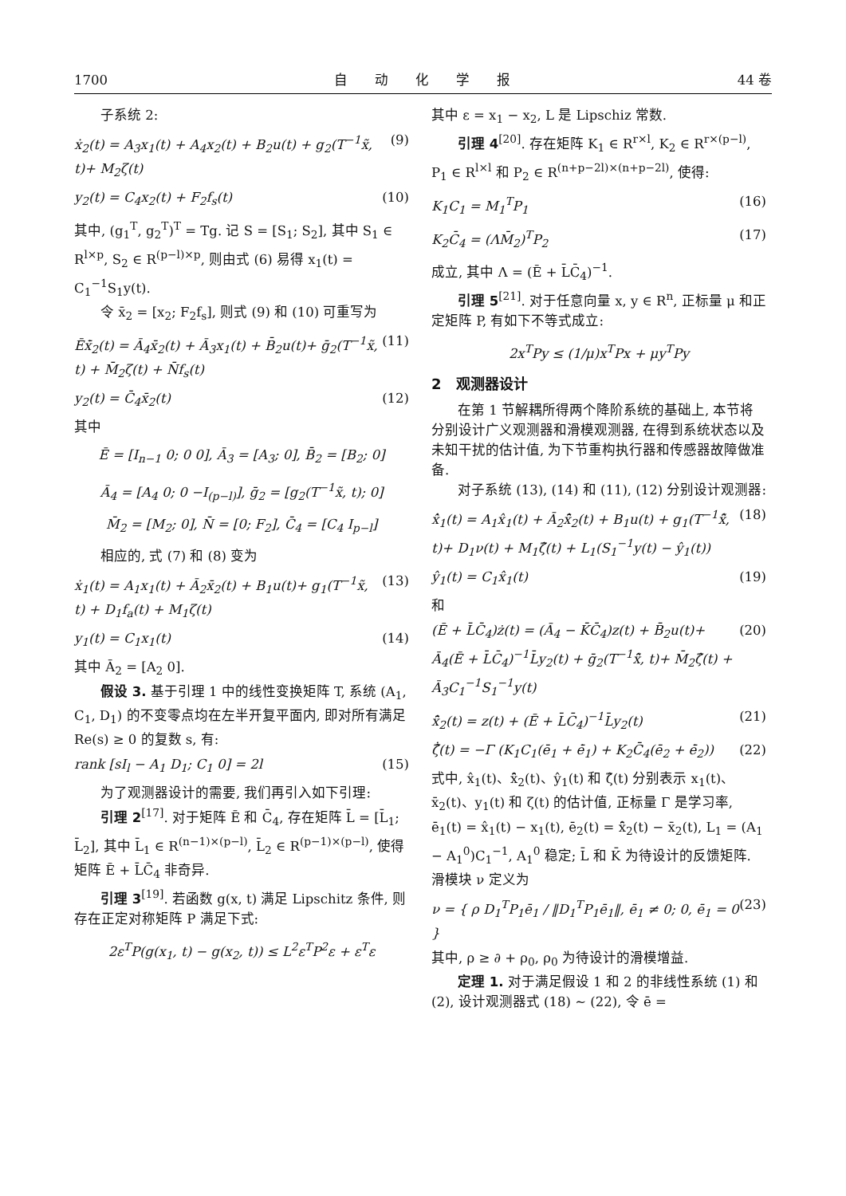1700 自　　动　　化　　学　　报 44 卷
子系统 2:
ẋ<sub>2</sub>(t) = A<sub>3</sub>x<sub>1</sub>(t) + A<sub>4</sub>x<sub>2</sub>(t) + B<sub>2</sub>u(t) + g<sub>2</sub>(T<sup>−1</sup>x̃, t)+ M<sub>2</sub>ζ(t) (9)
y<sub>2</sub>(t) = C<sub>4</sub>x<sub>2</sub>(t) + F<sub>2</sub>f<sub>s</sub>(t) (10)
其中, (g<sub>1</sub><sup>T</sup>, g<sub>2</sub><sup>T</sup>)<sup>T</sup> = Tg. 记 S = [S<sub>1</sub>; S<sub>2</sub>], 其中 S<sub>1</sub> ∈ R<sup>l×p</sup>, S<sub>2</sub> ∈ R<sup>(p−l)×p</sup>, 则由式 (6) 易得 x<sub>1</sub>(t) = C<sub>1</sub><sup>−1</sup>S<sub>1</sub>y(t).
令 x̄<sub>2</sub> = [x<sub>2</sub>; F<sub>2</sub>f<sub>s</sub>], 则式 (9) 和 (10) 可重写为
Ēẋ̄<sub>2</sub>(t) = Ā<sub>4</sub>x̄<sub>2</sub>(t) + Ā<sub>3</sub>x<sub>1</sub>(t) + B̄<sub>2</sub>u(t)+ ḡ<sub>2</sub>(T<sup>−1</sup>x̃, t) + M̄<sub>2</sub>ζ(t) + N̄f<sub>s</sub>(t) (11)
y<sub>2</sub>(t) = C̄<sub>4</sub>x̄<sub>2</sub>(t) (12)
其中
Ē = [I<sub>n−1</sub> 0; 0 0], Ā<sub>3</sub> = [A<sub>3</sub>; 0], B̄<sub>2</sub> = [B<sub>2</sub>; 0]
Ā<sub>4</sub> = [A<sub>4</sub> 0; 0 −I<sub>(p−l)</sub>], ḡ<sub>2</sub> = [g<sub>2</sub>(T<sup>−1</sup>x̃, t); 0]
M̄<sub>2</sub> = [M<sub>2</sub>; 0], N̄ = [0; F<sub>2</sub>], C̄<sub>4</sub> = [C<sub>4</sub> I<sub>p−l</sub>]
相应的, 式 (7) 和 (8) 变为
ẋ<sub>1</sub>(t) = A<sub>1</sub>x<sub>1</sub>(t) + Ā<sub>2</sub>x̄<sub>2</sub>(t) + B<sub>1</sub>u(t)+ g<sub>1</sub>(T<sup>−1</sup>x̃, t) + D<sub>1</sub>f<sub>a</sub>(t) + M<sub>1</sub>ζ(t) (13)
y<sub>1</sub>(t) = C<sub>1</sub>x<sub>1</sub>(t) (14)
其中 Ā<sub>2</sub> = [A<sub>2</sub> 0].
假设 3. 基于引理 1 中的线性变换矩阵 T, 系统 (A<sub>1</sub>, C<sub>1</sub>, D<sub>1</sub>) 的不变零点均在左半开复平面内, 即对所有满足 Re(s) ≥ 0 的复数 s, 有:
rank [sI<sub>l</sub> − A<sub>1</sub> D<sub>1</sub>; C<sub>1</sub> 0] = 2l (15)
为了观测器设计的需要, 我们再引入如下引理:
引理 2<sup>[17]</sup>. 对于矩阵 Ē 和 C̄<sub>4</sub>, 存在矩阵 L̄ = [L̄<sub>1</sub>; L̄<sub>2</sub>], 其中 L̄<sub>1</sub> ∈ R<sup>(n−1)×(p−l)</sup>, L̄<sub>2</sub> ∈ R<sup>(p−1)×(p−l)</sup>, 使得矩阵 Ē + L̄C̄<sub>4</sub> 非奇异.
引理 3<sup>[19]</sup>. 若函数 g(x, t) 满足 Lipschitz 条件, 则存在正定对称矩阵 P 满足下式:
2ε<sup>T</sup>P(g(x<sub>1</sub>, t) − g(x<sub>2</sub>, t)) ≤ L<sup>2</sup>ε<sup>T</sup>P<sup>2</sup>ε + ε<sup>T</sup>ε
其中 ε = x<sub>1</sub> − x<sub>2</sub>, L 是 Lipschiz 常数.
引理 4<sup>[20]</sup>. 存在矩阵 K<sub>1</sub> ∈ R<sup>r×l</sup>, K<sub>2</sub> ∈ R<sup>r×(p−l)</sup>, P<sub>1</sub> ∈ R<sup>l×l</sup> 和 P<sub>2</sub> ∈ R<sup>(n+p−2l)×(n+p−2l)</sup>, 使得:
K<sub>1</sub>C<sub>1</sub> = M<sub>1</sub><sup>T</sup>P<sub>1</sub> (16)
K<sub>2</sub>C̄<sub>4</sub> = (ΛM̄<sub>2</sub>)<sup>T</sup>P<sub>2</sub> (17)
成立, 其中 Λ = (Ē + L̄C̄<sub>4</sub>)<sup>−1</sup>.
引理 5<sup>[21]</sup>. 对于任意向量 x, y ∈ R<sup>n</sup>, 正标量 μ 和正定矩阵 P, 有如下不等式成立:
2x<sup>T</sup>Py ≤ (1/μ)x<sup>T</sup>Px + μy<sup>T</sup>Py
2　观测器设计
在第 1 节解耦所得两个降阶系统的基础上, 本节将分别设计广义观测器和滑模观测器, 在得到系统状态以及未知干扰的估计值, 为下节重构执行器和传感器故障做准备.
对子系统 (13), (14) 和 (11), (12) 分别设计观测器:
x̂̇<sub>1</sub>(t) = A<sub>1</sub>x̂<sub>1</sub>(t) + Ā<sub>2</sub>x̄̂<sub>2</sub>(t) + B<sub>1</sub>u(t) + g<sub>1</sub>(T<sup>−1</sup>x̃̂, t)+ D<sub>1</sub>ν(t) + M<sub>1</sub>ζ̂(t) + L<sub>1</sub>(S<sub>1</sub><sup>−1</sup>y(t) − ŷ<sub>1</sub>(t)) (18)
ŷ<sub>1</sub>(t) = C<sub>1</sub>x̂<sub>1</sub>(t) (19)
和
(Ē + L̄C̄<sub>4</sub>)ż(t) = (Ā<sub>4</sub> − K̄C̄<sub>4</sub>)z(t) + B̄<sub>2</sub>u(t)+ Ā<sub>4</sub>(Ē + L̄C̄<sub>4</sub>)<sup>−1</sup>L̄y<sub>2</sub>(t) + ḡ<sub>2</sub>(T<sup>−1</sup>x̃̂, t)+ M̄<sub>2</sub>ζ̂(t) + Ā<sub>3</sub>C<sub>1</sub><sup>−1</sup>S<sub>1</sub><sup>−1</sup>y(t) (20)
x̄̂<sub>2</sub>(t) = z(t) + (Ē + L̄C̄<sub>4</sub>)<sup>−1</sup>L̄y<sub>2</sub>(t) (21)
ζ̂̇(t) = −Γ (K<sub>1</sub>C<sub>1</sub>(ē<sub>1</sub> + ė̄<sub>1</sub>) + K<sub>2</sub>C̄<sub>4</sub>(ē<sub>2</sub> + ė̄<sub>2</sub>)) (22)
式中, x̂<sub>1</sub>(t)、x̄̂<sub>2</sub>(t)、ŷ<sub>1</sub>(t) 和 ζ̂(t) 分别表示 x<sub>1</sub>(t)、x̄<sub>2</sub>(t)、y<sub>1</sub>(t) 和 ζ(t) 的估计值, 正标量 Γ 是学习率, ē<sub>1</sub>(t) = x̂<sub>1</sub>(t) − x<sub>1</sub>(t), ē<sub>2</sub>(t) = x̄̂<sub>2</sub>(t) − x̄<sub>2</sub>(t), L<sub>1</sub> = (A<sub>1</sub> − A<sub>1</sub><sup>0</sup>)C<sub>1</sub><sup>−1</sup>, A<sub>1</sub><sup>0</sup> 稳定; L̄ 和 K̄ 为待设计的反馈矩阵. 滑模块 ν 定义为
ν = { ρ D<sub>1</sub><sup>T</sup>P<sub>1</sub>ē<sub>1</sub> / ‖D<sub>1</sub><sup>T</sup>P<sub>1</sub>ē<sub>1</sub>‖, ē<sub>1</sub> ≠ 0; 0, ē<sub>1</sub> = 0 } (23)
其中, ρ ≥ ∂ + ρ<sub>0</sub>, ρ<sub>0</sub> 为待设计的滑模增益.
定理 1. 对于满足假设 1 和 2 的非线性系统 (1) 和 (2), 设计观测器式 (18) ∼ (22), 令 ē =